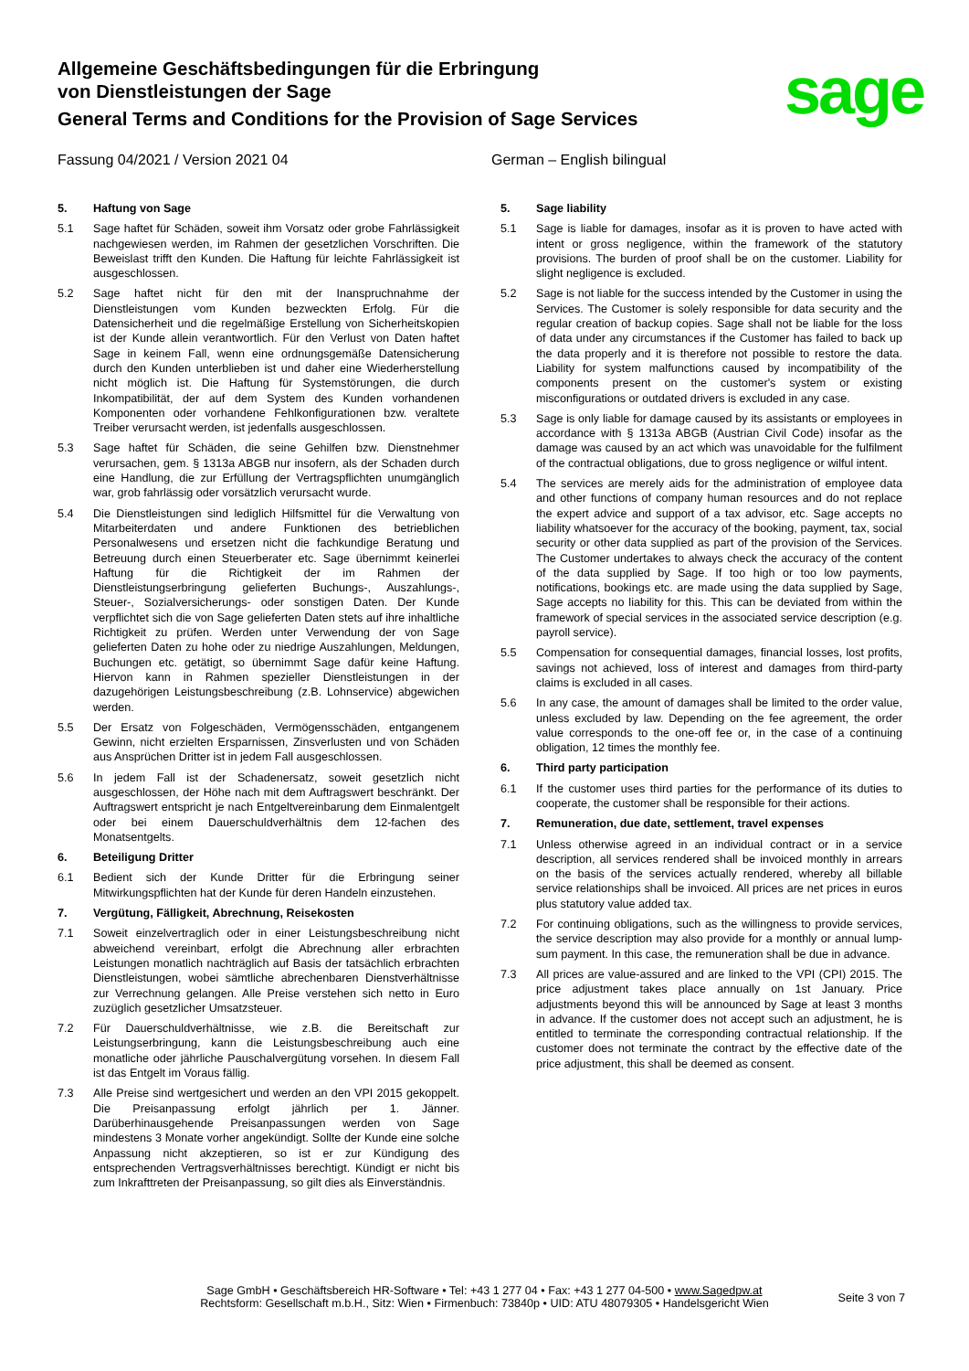Allgemeine Geschäftsbedingungen für die Erbringung
von Dienstleistungen der Sage
General Terms and Conditions for the Provision of Sage Services
sage
Fassung 04/2021 / Version 2021 04 German – English bilingual
5. Haftung von Sage
5.1 Sage haftet für Schäden, soweit ihm Vorsatz oder grobe Fahrlässigkeit nachgewiesen werden, im Rahmen der gesetzlichen Vorschriften. Die Beweislast trifft den Kunden. Die Haftung für leichte Fahrlässigkeit ist ausgeschlossen.
5.2 Sage haftet nicht für den mit der Inanspruchnahme der Dienstleistungen vom Kunden bezweckten Erfolg. Für die Datensicherheit und die regelmäßige Erstellung von Sicherheitskopien ist der Kunde allein verantwortlich. Für den Verlust von Daten haftet Sage in keinem Fall, wenn eine ordnungsgemäße Datensicherung durch den Kunden unterblieben ist und daher eine Wiederherstellung nicht möglich ist. Die Haftung für Systemstörungen, die durch Inkompatibilität, der auf dem System des Kunden vorhandenen Komponenten oder vorhandene Fehlkonfigurationen bzw. veraltete Treiber verursacht werden, ist jedenfalls ausgeschlossen.
5.3 Sage haftet für Schäden, die seine Gehilfen bzw. Dienstnehmer verursachen, gem. § 1313a ABGB nur insofern, als der Schaden durch eine Handlung, die zur Erfüllung der Vertragspflichten unumgänglich war, grob fahrlässig oder vorsätzlich verursacht wurde.
5.4 Die Dienstleistungen sind lediglich Hilfsmittel für die Verwaltung von Mitarbeiterdaten und andere Funktionen des betrieblichen Personalwesens und ersetzen nicht die fachkundige Beratung und Betreuung durch einen Steuerberater etc. Sage übernimmt keinerlei Haftung für die Richtigkeit der im Rahmen der Dienstleistungserbringung gelieferten Buchungs-, Auszahlungs-, Steuer-, Sozialversicherungs- oder sonstigen Daten. Der Kunde verpflichtet sich die von Sage gelieferten Daten stets auf ihre inhaltliche Richtigkeit zu prüfen. Werden unter Verwendung der von Sage gelieferten Daten zu hohe oder zu niedrige Auszahlungen, Meldungen, Buchungen etc. getätigt, so übernimmt Sage dafür keine Haftung. Hiervon kann in Rahmen spezieller Dienstleistungen in der dazugehörigen Leistungsbeschreibung (z.B. Lohnservice) abgewichen werden.
5.5 Der Ersatz von Folgeschäden, Vermögensschäden, entgangenem Gewinn, nicht erzielten Ersparnissen, Zinsverlusten und von Schäden aus Ansprüchen Dritter ist in jedem Fall ausgeschlossen.
5.6 In jedem Fall ist der Schadenersatz, soweit gesetzlich nicht ausgeschlossen, der Höhe nach mit dem Auftragswert beschränkt. Der Auftragswert entspricht je nach Entgeltvereinbarung dem Einmalentgelt oder bei einem Dauerschuldverhältnis dem 12-fachen des Monatsentgelts.
6. Beteiligung Dritter
6.1 Bedient sich der Kunde Dritter für die Erbringung seiner Mitwirkungspflichten hat der Kunde für deren Handeln einzustehen.
7. Vergütung, Fälligkeit, Abrechnung, Reisekosten
7.1 Soweit einzelvertraglich oder in einer Leistungsbeschreibung nicht abweichend vereinbart, erfolgt die Abrechnung aller erbrachten Leistungen monatlich nachträglich auf Basis der tatsächlich erbrachten Dienstleistungen, wobei sämtliche abrechenbaren Dienstverhältnisse zur Verrechnung gelangen. Alle Preise verstehen sich netto in Euro zuzüglich gesetzlicher Umsatzsteuer.
7.2 Für Dauerschuldverhältnisse, wie z.B. die Bereitschaft zur Leistungserbringung, kann die Leistungsbeschreibung auch eine monatliche oder jährliche Pauschalvergütung vorsehen. In diesem Fall ist das Entgelt im Voraus fällig.
7.3 Alle Preise sind wertgesichert und werden an den VPI 2015 gekoppelt. Die Preisanpassung erfolgt jährlich per 1. Jänner. Darüberhinausgehende Preisanpassungen werden von Sage mindestens 3 Monate vorher angekündigt. Sollte der Kunde eine solche Anpassung nicht akzeptieren, so ist er zur Kündigung des entsprechenden Vertragsverhältnisses berechtigt. Kündigt er nicht bis zum Inkrafttreten der Preisanpassung, so gilt dies als Einverständnis.
5. Sage liability
5.1 Sage is liable for damages, insofar as it is proven to have acted with intent or gross negligence, within the framework of the statutory provisions. The burden of proof shall be on the customer. Liability for slight negligence is excluded.
5.2 Sage is not liable for the success intended by the Customer in using the Services. The Customer is solely responsible for data security and the regular creation of backup copies. Sage shall not be liable for the loss of data under any circumstances if the Customer has failed to back up the data properly and it is therefore not possible to restore the data. Liability for system malfunctions caused by incompatibility of the components present on the customer's system or existing misconfigurations or outdated drivers is excluded in any case.
5.3 Sage is only liable for damage caused by its assistants or employees in accordance with § 1313a ABGB (Austrian Civil Code) insofar as the damage was caused by an act which was unavoidable for the fulfilment of the contractual obligations, due to gross negligence or wilful intent.
5.4 The services are merely aids for the administration of employee data and other functions of company human resources and do not replace the expert advice and support of a tax advisor, etc. Sage accepts no liability whatsoever for the accuracy of the booking, payment, tax, social security or other data supplied as part of the provision of the Services. The Customer undertakes to always check the accuracy of the content of the data supplied by Sage. If too high or too low payments, notifications, bookings etc. are made using the data supplied by Sage, Sage accepts no liability for this. This can be deviated from within the framework of special services in the associated service description (e.g. payroll service).
5.5 Compensation for consequential damages, financial losses, lost profits, savings not achieved, loss of interest and damages from third-party claims is excluded in all cases.
5.6 In any case, the amount of damages shall be limited to the order value, unless excluded by law. Depending on the fee agreement, the order value corresponds to the one-off fee or, in the case of a continuing obligation, 12 times the monthly fee.
6. Third party participation
6.1 If the customer uses third parties for the performance of its duties to cooperate, the customer shall be responsible for their actions.
7. Remuneration, due date, settlement, travel expenses
7.1 Unless otherwise agreed in an individual contract or in a service description, all services rendered shall be invoiced monthly in arrears on the basis of the services actually rendered, whereby all billable service relationships shall be invoiced. All prices are net prices in euros plus statutory value added tax.
7.2 For continuing obligations, such as the willingness to provide services, the service description may also provide for a monthly or annual lump-sum payment. In this case, the remuneration shall be due in advance.
7.3 All prices are value-assured and are linked to the VPI (CPI) 2015. The price adjustment takes place annually on 1st January. Price adjustments beyond this will be announced by Sage at least 3 months in advance. If the customer does not accept such an adjustment, he is entitled to terminate the corresponding contractual relationship. If the customer does not terminate the contract by the effective date of the price adjustment, this shall be deemed as consent.
Sage GmbH • Geschäftsbereich HR-Software • Tel: +43 1 277 04 • Fax: +43 1 277 04-500 • www.Sagedpw.at
Rechtsform: Gesellschaft m.b.H., Sitz: Wien • Firmenbuch: 73840p • UID: ATU 48079305 • Handelsgericht Wien
Seite 3 von 7